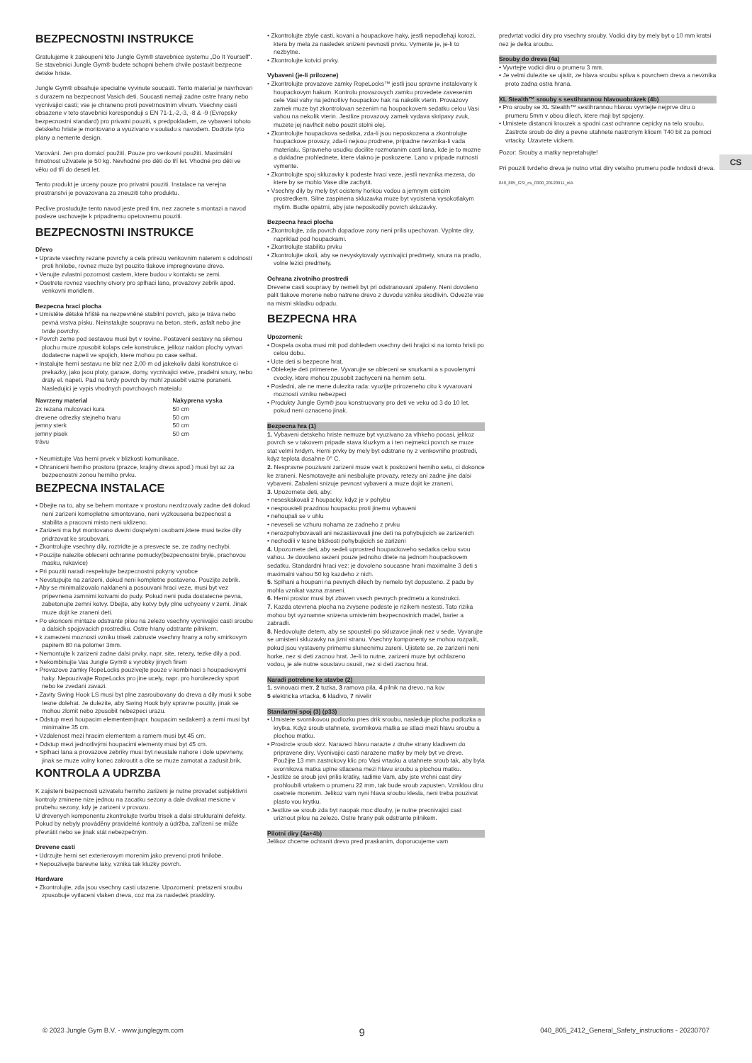BEZPECNOSTNI INSTRUKCE
Gratulujeme k zakoupeni této Jungle Gym® stavebnice systemu „Do It Yourself“. Se stavebnici Jungle Gym® budete schopni behem chvile postavit bezpecne detske hriste.
Jungle Gym® obsahuje specialne vyvinute soucasti. Tento material je navrhovan s durazem na bezpecnost Vasich deti. Soucasti nemaji zadne ostre hrany nebo vycnivajici casti; vse je chraneno proti povetrnostnim vlivum. Vsechny casti obsazene v teto stavebnici koresponduji s EN 71-1,-2,-3, -8 & -9 (Evropsky bezpecnostni standard) pro privatni pouziti, s predpokladem, ze vybaveni tohoto detskeho hriste je montovano a vyuzivano v souladu s navodem. Dodrzte tyto plany a nemente design.
Varování. Jen pro domácí použití. Pouze pro venkovní použití. Maximální hmotnost uživatele je 50 kg. Nevhodné pro děti do tří let. Vhodné pro děti ve věku od tří do deseti let.
Tento produkt je urceny pouze pro privatni pouziti. Instalace na verejna prostranstvi je povazovana za zneuziti toho produktu.
Peclive prostudujte tento navod jeste pred tim, nez zacnete s montazi a navod posleze uschovejte k pripadnemu opetovnemu pouziti.
BEZPECNOSTNI INSTRUKCE
Dřevo
• Upravte vsechny rezane povrchy a cela prirezu venkovnim naterem s odolnosti proti hnilobe, rovnez muze byt pouzito tlakove impregnovane drevo.
• Venujte zvlastni pozornost castem, ktere budou v kontaktu se zemi.
• Osetrete rovnez vsechny otvory pro splhaci lano, provazovy zebrik apod. venkovni moridlem.
Bezpecna hraci plocha
• Umístěte dětské hřiště na nezpevněné stabilní povrch, jako je tráva nebo pevná vrstva písku. Neinstalujte soupravu na beton, sterk, asfalt nebo jine tvrde povrchy.
• Povrch zeme pod sestavou musi byt v rovine. Postaveni sestavy na sikmou plochu muze zpusobit kolaps cele konstrukce, jelikoz naklon plochy vytvari dodatecne napeti ve spojich, ktere mohou po case selhat.
• Instalujte herni sestavu ne bliz nez 2,00 m od jakekoliv dalsi konstrukce ci prekazky, jako jsou ploty, garaze, domy, vycnivajici vetve, pradelni snury, nebo draty el. napeti. Pad na tvrdy povrch by mohl zpusobit vazne poraneni. Nasledujici je vypis vhodnych povrchovych mateialu
| Navrzeny material | Nakyprena vyska |
| --- | --- |
| 2x rezana mulcovaci kura | 50 cm |
| drevene odrezky stejneho tvaru | 50 cm |
| jemny sterk | 50 cm |
| jemny pisek | 50 cm |
| trávu | |
• Neumistujte Vas herni prvek v blizkosti komunikace.
• Ohraniceni herniho prostoru (prazce, krajiny dreva apod.) musi byt az za bezpecnostni zonou herniho prvku.
BEZPECNA INSTALACE
• Dbejte na to, aby se behem montaze v prostoru nezdrzovaly zadne deti dokud není zarizeni komopletne smontovano, neni vyzkousena bezpecnost a stabilita a pracovni misto neni uklizeno.
• Zarizeni ma byt montovano dvemi dospelymi osobami,ktere musi tezke dily pridrzovat ke sroubovani.
• Zkontrolujte vsechny dily, roztridte je a presvecte se, ze zadny nechybi.
• Pouzijte nalezite obleceni ochranne pomucky(bezpecnostni bryle, prachovou masku, rukavice)
• Pri pouziti naradi respektujte bezpecnostni pokyny vyrobce
• Nevstupujte na zarizeni, dokud neni kompletne postaveno. Pouzijte zebrik.
• Aby se minimalizovalo naklaneni a posouvani hraci veze, musi byt vez pripevnena zamnimi kotvami do pudy. Pokud neni puda dostatecne pevna, zabetonujte zemni kotvy. Dbejte, aby kotvy byly plne uchyceny v zemi. Jinak muze dojit ke zraneni deti.
• Po ukonceni mintaze odstrante pilou na zelezo vsechny vycnivajici casti sroubu a dalsich spojovacich prostredku. Ostre hrany odstrante pilnikem.
• k zamezeni moznosti vzniku trisek zabruste vsechny hrany a rohy smirkovym papirem 80 na polomer 3mm.
• Nemontujte k zarizeni zadne dalsi prvky, napr. site, retezy, tezke dily a pod.
• Nekombinujte Vas Jungle Gym® s vyrobky jinych firem
• Provazove zamky RopeLocks pouzivejte pouze v kombinaci s houpackovymi haky. Nepouzivajte RopeLocks pro jine ucely, napr. pro horolezecky sport nebo ke zvedani zavazi.
• Zavity Swing Hook LS musi byt plne zasroubovany do dreva a dily musi k sobe tesne dolehat. Je dulezite, aby Swing Hook byly spravne pouzity, jinak se mohou zlomit nebo zpusobit nebezpeci urazu.
• Odstup mezi houpacim elementem(napr. houpacim sedakem) a zemi musi byt minimalne 35 cm.
• Vzdalenost mezi hracim elementem a ramem musi byt 45 cm.
• Odstup mezi jednotlivými houpacimi elementy musi byt 45 cm.
• Splhaci lana a provazove zebriky musi byt neustale nahore i dole upevneny, jinak se muze volny konec zakroutit a dite se muze zamotat a zadusit.brik.
KONTROLA A UDRZBA
K zajisteni bezpecnosti uzivatelu herniho zarizeni je nutne provadet subjektivni kontroly zminene nize jednou na zacatku sezony a dale dvakrat mesicne v prubehu sezony, kdy je zarizeni v provozu.
U drevenych komponentu zkontrolujte tvorbu trisek a dalsi strukturalni defekty. Pokud by nebyly prováděny pravidelné kontroly a údržba, zařízení se může převrátit nebo se jinak stát nebezpečným.
Drevene casti
• Udrzujte herni set exterierovym morenim jako prevenci proti hnilobe.
• Nepouzivejte barevne laky, vznika tak kluzky povrch.
Hardware
• Zkontrolujte, zda jsou vsechny casti utazene. Upozorneni: pretazeni sroubu zpusobuje vytlaceni vlaken dreva, coz ma za nasledek praskliny.
• Zkontrolujte zbyle casti, kovani a houpackove haky, jestli nepodlehaji korozi, ktera by mela za nasledek snizeni pevnosti prvku. Vymente je, je-li to nezbytne.
• Zkontrolujte kotvici prvky.
Vybaveni (je-li prilozene)
• Zkontrolujte provazove zamky RopeLocks™ jestli jsou spravne instalovany k houpackovym hakum. Kontrolu provazovych zamku provedete zavesenim cele Vasi vahy na jednotlivy houpackov hak na nakolik vterin. Provazovy zamek muze byt zkontrolovan sezenim na houpackovem sedatku celou Vasi vahou na nekolik vterin. Jestlize provazovy zamek vydava skripavy zvuk, muzete jej navlhcit nebo pouzit stolni olej.
• Zkontrolujte houpackova sedatka, zda-li jsou neposkozena a zkontrolujte houpackove provazy, zda-li nejsou prodrene, pripadne nevznika-li vada materialu. Spravneho usudku docilite rozmotanim casti lana, kde je to mozne a dukladne prohlednete, ktere vlakno je poskozene. Lano v pripade nutnosti vymente.
• Zkontrolujte spoj skluzavky k podeste hraci veze, jestli nevznika mezera, do ktere by se mohlo Vase dite zachytit.
• Vsechny dily by mely byt ocisteny horkou vodou a jemnym cisticim prostredkem. Silne zaspinena skluzavka muze byt vycistena vysokotlakym mytim. Budte opatrni, aby jste neposkodily povrch skluzavky.
Bezpecna hraci plocha
• Zkontrolujte, zda povrch dopadove zony neni prilis upechovan. Vyplnte diry, napriklad pod houpackami.
• Zkontrolujte stabilitu prvku
• Zkontrolujte okoli, aby se nevyskytovaly vycnivajici predmety, snura na pradlo, volne lezici predmety.
Ochrana zivotniho prostredi
Drevene casti soupravy by nemeli byt pri odstranovani zpaleny. Neni dovoleno palit tlakove morene nebo natrene drevo z duvodu vzniku skodlivin. Odvezte vse na mistni skladku odpadu.
BEZPECNA HRA
Upozorneni:
• Dospela osoba musi mit pod dohledem vsechny deti hrajici si na tomto hristi po celou dobu.
• Ucte deti si bezpecne hrat.
• Oblekejte deti primerene. Vyvarujte se obleceni se snurkami a s povolenymi cvocky, ktere mohou zpusobit zachyceni na hernim setu.
• Posledni, ale ne mene dulezita rada: vyuzijte prirozeneho citu k vyvarovani moznosti vzniku nebezpeci
• Produkty Jungle Gym® jsou konstruovany pro deti ve veku od 3 do 10 let, pokud neni oznaceno jinak.
Bezpecna hra (1)
1. Vybaveni detskeho hriste nemuze byt vyuzivano za vlhkeho pocasi, jelikoz povrch se v takovem pripade stava kluzkym a i ten nejmekci povrch se muze stat velmi tvrdym. Herni prvky by mely byt odstrane ny z venkovniho prostredi, kdyz teplota dosahne 0° C.
2. Nespravne pouzivani zarizeni muze vezt k poskozeni herniho setu, ci dokonce ke zraneni. Nesmotavejte ani nesbalujte provazy, retezy ani zadne jine dalsi vybaveni. Zabaleni snizuje pevnost vybaveni a muze dojit ke zraneni.
3. Upozornete deti, aby:
• neseskakovali z houpacky, kdyz je v pohybu
• nespousteli prazdnou houpacku proti jinemu vybaveni
• nehoupali se v uhlu
• neveseli se vzhuru nohama ze zadneho z prvku
• nerozpohybovavali ani nezastavovali jine deti na pohybujicich se zarizenich
• nechodili v tesne blizkosti pohybujicich se zarizeni
4. Upozornete deti, aby sedeli uprostred houpackoveho sedatka celou svou vahou. Je dovoleno sezeni pouze jednoho ditete na jednom houpackovem sedatku. Standardni hraci vez: je dovoleno soucasne hrani maximalne 3 deti s maximalni vahou 50 kg kazdeho z nich.
5. Splhani a houpani na pevnych dilech by nemelo byt dopusteno. Z padu by mohla vznikat vazna zraneni.
6. Herni prostor musi byt zbaven vsech pevnych predmetu a konstrukci.
7. Kazda otevrena plocha na zvysene podeste je rizikem nestesti. Tato rizika mohou byt vyznamne snizena umistenim bezpecnostnich madel, barier a zabradli.
8. Nedovolujte detem, aby se spousteli po skluzavce jinak nez v sede. Vyvarujte se umisteni skluzavky na jizni stranu. Vsechny komponenty se mohou rozpalit, pokud jsou vystaveny primemu slunecnimu zareni. Ujistete se, ze zarizeni neni horke, nez si deti zacnou hrat. Je-li to nutne, zarizeni muze byt ochlazeno vodou, je ale nutne soustavu osusit, nez si deti zacnou hrat.
Naradi potrebne ke stavbe (2)
1. svinovaci metr, 2 tuzka, 3 ramova pila, 4 pilnik na drevo, na kov
5 elektricka vrtacka, 6 kladivo, 7 nivelír
Standartní spoj (3) (p33)
• Umistete svornikovou podlozku pres drik sroubu, nasleduje plocha podlozka a krytka. Kdyz sroub utahnete, svornikova matka se stlaci mezi hlavu sroubu a plochou matku.
• Prostrcte sroub skrz. Narazeci hlavu narazte z druhe strany kladivem do pripravene diry. Vycnivajici casti narazene matky by mely byt ve dreve. Použijte 13 mm zastrckovy klic pro Vasi vrtacku a utahnete sroub tak, aby byla svornikova matka uplne stlacena mezi hlavu sroubu a plochou matku.
• Jestlize se sroub jevi prilis kratky, radime Vam, aby jste vrchni cast diry prohloubili vrtakem o prumeru 22 mm, tak bude sroub zapusten. Vzniklou diru osetrete morenim. Jelikoz vam nyni hlava sroubu klesla, neni treba pouzivat plasto vou krytku.
• Jestlize se sroub zda byt naopak moc dlouhy, je nutne precnivajici cast uriznout pilou na zelezo. Ostre hrany pak odstrante pilnikem.
Pilotni diry (4a+4b)
Jelikoz chceme ochranit drevo pred praskanim, doporucujeme vam
predvrtat vodici diry pro vsechny srouby. Vodici diry by mely byt o 10 mm kratsi nez je delka sroubu.
Srouby do dreva (4a)
• Vyvrtejte vodici diru o prumeru 3 mm.
• Je velmi dulezite se ujistit, ze hlava sroubu spliva s povrchem dreva a nevznika proto zadna ostra hrana.
XL Stealth™ srouby s sestihrannou hlavouobrázek (4b)
• Pro srouby se XL Stealth™ sestihrannou hlavou vyvrtejte nejprve diru o prumeru 5mm v obou dilech, ktere maji byt spojeny.
• Umistete distancni krouzek a spodni cast ochranne cepicky na telo sroubu. Zastrcte sroub do diry a pevne utahnete nastrcnym klicem T40 bit za pomoci vrtacky. Uzavrete vickem.
Pozor: Srouby a matky nepretahujte!
Pri pouziti tvrdeho dreva je nutno vrtat diry vetsiho prumeru podle tvrdosti dreva.
040_805_GSI_cs_0300_20120911_nlA
CS
© 2023 Jungle Gym B.V. - www.junglegym.com 9 040_805_2412_General_Safety_instructions - 20230707